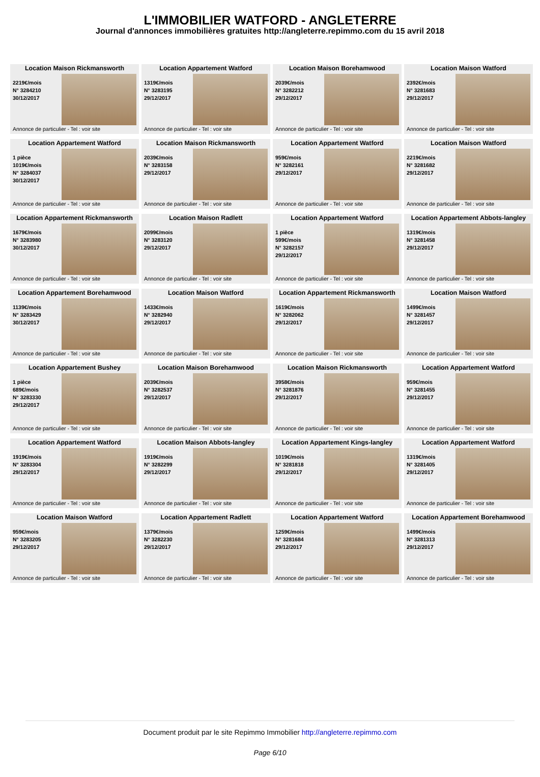L'IMMOBILIER WATFORD - ANGLETERRE
Journal d'annonces immobilières gratuites http://angleterre.repimmo.com du 15 avril 2018
Location Maison Rickmansworth
2219€/mois
N° 3284210
30/12/2017
Annonce de particulier - Tel : voir site
Location Appartement Watford
1319€/mois
N° 3283195
29/12/2017
Annonce de particulier - Tel : voir site
Location Maison Borehamwood
2039€/mois
N° 3282212
29/12/2017
Annonce de particulier - Tel : voir site
Location Maison Watford
2392€/mois
N° 3281683
29/12/2017
Annonce de particulier - Tel : voir site
Location Appartement Watford
1 pièce
1019€/mois
N° 3284037
30/12/2017
Annonce de particulier - Tel : voir site
Location Maison Rickmansworth
2039€/mois
N° 3283158
29/12/2017
Annonce de particulier - Tel : voir site
Location Appartement Watford
959€/mois
N° 3282161
29/12/2017
Annonce de particulier - Tel : voir site
Location Maison Watford
2219€/mois
N° 3281682
29/12/2017
Annonce de particulier - Tel : voir site
Location Appartement Rickmansworth
1679€/mois
N° 3283980
30/12/2017
Annonce de particulier - Tel : voir site
Location Maison Radlett
2099€/mois
N° 3283120
29/12/2017
Annonce de particulier - Tel : voir site
Location Appartement Watford
1 pièce
599€/mois
N° 3282157
29/12/2017
Annonce de particulier - Tel : voir site
Location Appartement Abbots-langley
1319€/mois
N° 3281458
29/12/2017
Annonce de particulier - Tel : voir site
Location Appartement Borehamwood
1139€/mois
N° 3283429
30/12/2017
Annonce de particulier - Tel : voir site
Location Maison Watford
1433€/mois
N° 3282940
29/12/2017
Annonce de particulier - Tel : voir site
Location Appartement Rickmansworth
1619€/mois
N° 3282062
29/12/2017
Annonce de particulier - Tel : voir site
Location Maison Watford
1499€/mois
N° 3281457
29/12/2017
Annonce de particulier - Tel : voir site
Location Appartement Bushey
1 pièce
689€/mois
N° 3283330
29/12/2017
Annonce de particulier - Tel : voir site
Location Maison Borehamwood
2039€/mois
N° 3282537
29/12/2017
Annonce de particulier - Tel : voir site
Location Maison Rickmansworth
3958€/mois
N° 3281876
29/12/2017
Annonce de particulier - Tel : voir site
Location Appartement Watford
959€/mois
N° 3281455
29/12/2017
Annonce de particulier - Tel : voir site
Location Appartement Watford
1919€/mois
N° 3283304
29/12/2017
Annonce de particulier - Tel : voir site
Location Maison Abbots-langley
1919€/mois
N° 3282299
29/12/2017
Annonce de particulier - Tel : voir site
Location Appartement Kings-langley
1019€/mois
N° 3281818
29/12/2017
Annonce de particulier - Tel : voir site
Location Appartement Watford
1319€/mois
N° 3281405
29/12/2017
Annonce de particulier - Tel : voir site
Location Maison Watford
959€/mois
N° 3283205
29/12/2017
Annonce de particulier - Tel : voir site
Location Appartement Radlett
1379€/mois
N° 3282230
29/12/2017
Annonce de particulier - Tel : voir site
Location Appartement Watford
1259€/mois
N° 3281684
29/12/2017
Annonce de particulier - Tel : voir site
Location Appartement Borehamwood
1499€/mois
N° 3281313
29/12/2017
Annonce de particulier - Tel : voir site
Document produit par le site Repimmo Immobilier http://angleterre.repimmo.com
Page 6/10